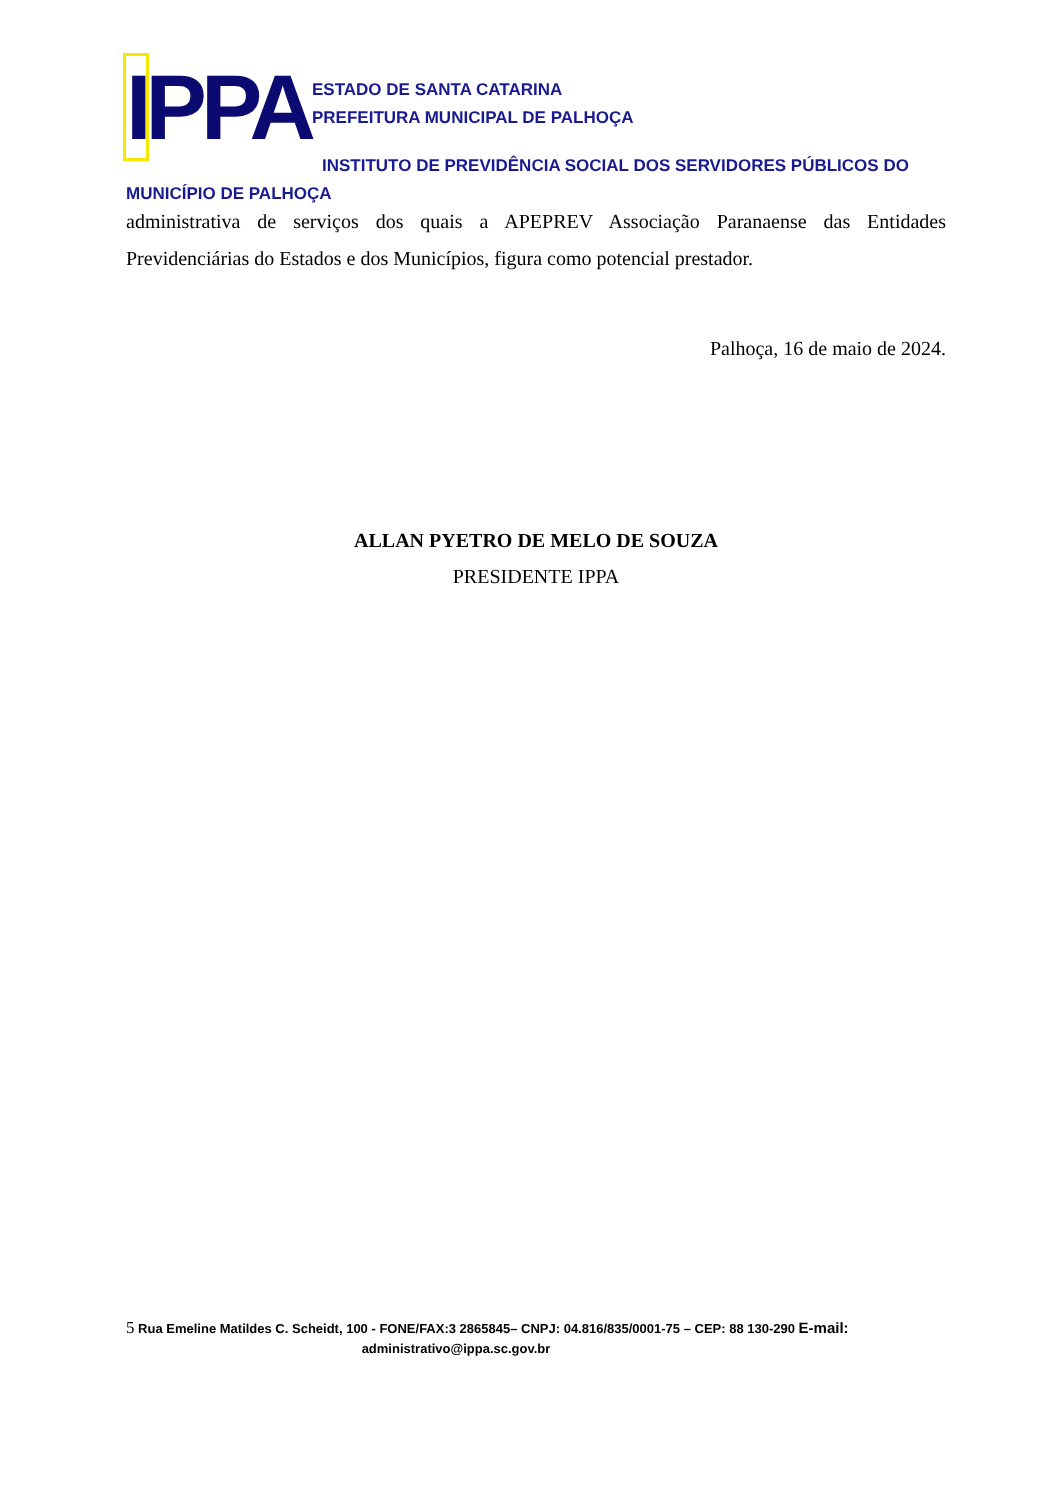IPPA
ESTADO DE SANTA CATARINA
PREFEITURA MUNICIPAL DE PALHOÇA
INSTITUTO DE PREVIDÊNCIA SOCIAL DOS SERVIDORES PÚBLICOS DO
MUNICÍPIO DE PALHOÇA
administrativa de serviços dos quais a APEPREV Associação Paranaense das Entidades Previdenciárias do Estados e dos Municípios, figura como potencial prestador.
Palhoça, 16 de maio de 2024.
ALLAN PYETRO DE MELO DE SOUZA
PRESIDENTE IPPA
5 Rua Emeline Matildes C. Scheidt, 100 - FONE/FAX:3 2865845– CNPJ: 04.816/835/0001-75 – CEP: 88 130-290 E-mail:
administrativo@ippa.sc.gov.br